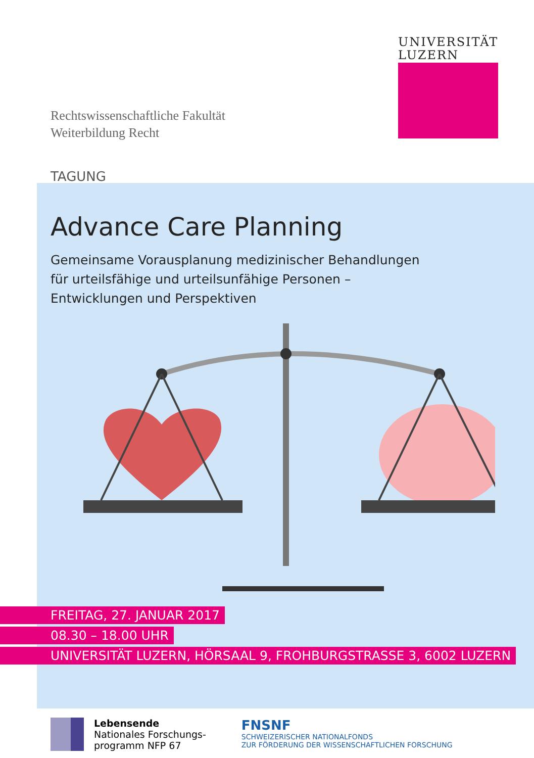UNIVERSITÄT
LUZERN
Rechtswissenschaftliche Fakultät
Weiterbildung Recht
TAGUNG
Advance Care Planning
Gemeinsame Vorausplanung medizinischer Behandlungen
für urteilsfähige und urteilsunfähige Personen –
Entwicklungen und Perspektiven
FREITAG, 27. JANUAR 2017
08.30 – 18.00 UHR
UNIVERSITÄT LUZERN, HÖRSAAL 9, FROHBURGSTRASSE 3, 6002 LUZERN
Lebensende
Nationales Forschungs-
programm NFP 67
FNSNF
SCHWEIZERISCHER NATIONALFONDS
ZUR FÖRDERUNG DER WISSENSCHAFTLICHEN FORSCHUNG